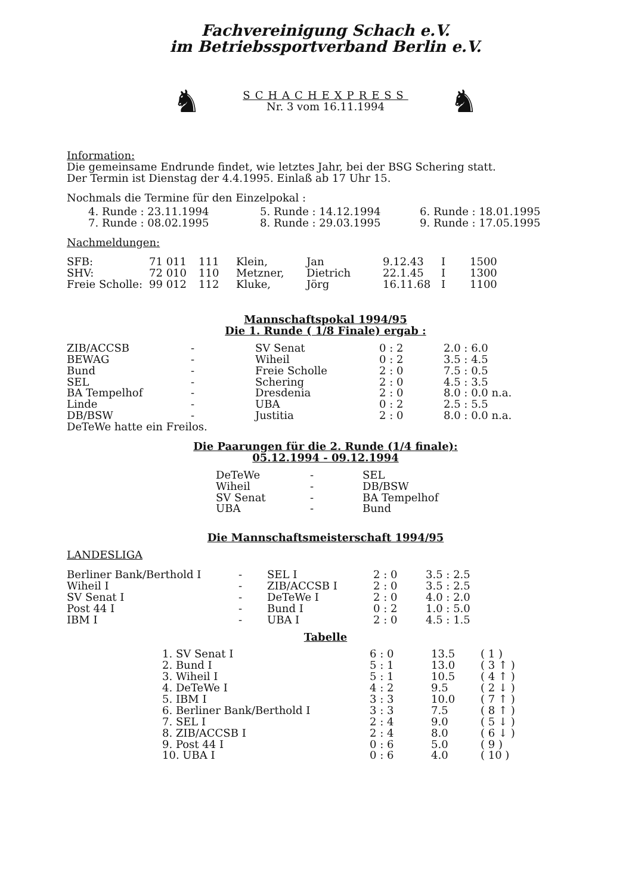Fachvereinigung Schach e.V.
im Betriebssportverband Berlin e.V.
♞
SCHACHEXPRESS
Nr. 3 vom 16.11.1994
♞
Information:
Die gemeinsame Endrunde findet, wie letztes Jahr, bei der BSG Schering statt.
Der Termin ist Dienstag der 4.4.1995. Einlaß ab 17 Uhr 15.
Nochmals die Termine für den Einzelpokal :
| 4. Runde : 23.11.1994 | 5. Runde : 14.12.1994 | 6. Runde : 18.01.1995 |
| 7. Runde : 08.02.1995 | 8. Runde : 29.03.1995 | 9. Runde : 17.05.1995 |
Nachmeldungen:
| SFB: | 71 011 | 111 | Klein, | Jan | 9.12.43 | I | 1500 |
| SHV: | 72 010 | 110 | Metzner, | Dietrich | 22.1.45 | I | 1300 |
| Freie Scholle: | 99 012 | 112 | Kluke, | Jörg | 16.11.68 | I | 1100 |
Mannschaftspokal 1994/95
Die 1. Runde ( 1/8 Finale) ergab :
| ZIB/ACCSB | - | SV Senat | 0 : 2 | 2.0 : 6.0 |
| BEWAG | - | Wiheil | 0 : 2 | 3.5 : 4.5 |
| Bund | - | Freie Scholle | 2 : 0 | 7.5 : 0.5 |
| SEL | - | Schering | 2 : 0 | 4.5 : 3.5 |
| BA Tempelhof | - | Dresdenia | 2 : 0 | 8.0 : 0.0 n.a. |
| Linde | - | UBA | 0 : 2 | 2.5 : 5.5 |
| DB/BSW | - | Justitia | 2 : 0 | 8.0 : 0.0 n.a. |
DeTeWe hatte ein Freilos.
Die Paarungen für die 2. Runde (1/4 finale):
05.12.1994 - 09.12.1994
| DeTeWe | - | SEL |
| Wiheil | - | DB/BSW |
| SV Senat | - | BA Tempelhof |
| UBA | - | Bund |
Die Mannschaftsmeisterschaft 1994/95
LANDESLIGA
| Berliner Bank/Berthold I | - | SEL I | 2 : 0 | 3.5 : 2.5 |
| Wiheil I | - | ZIB/ACCSB I | 2 : 0 | 3.5 : 2.5 |
| SV Senat I | - | DeTeWe I | 2 : 0 | 4.0 : 2.0 |
| Post 44 I | - | Bund I | 0 : 2 | 1.0 : 5.0 |
| IBM I | - | UBA I | 2 : 0 | 4.5 : 1.5 |
Tabelle
| 1. SV Senat I | 6 : 0 | 13.5 | ( 1 ) |
| 2. Bund I | 5 : 1 | 13.0 | ( 3 ↑ ) |
| 3. Wiheil I | 5 : 1 | 10.5 | ( 4 ↑ ) |
| 4. DeTeWe I | 4 : 2 | 9.5 | ( 2 ↓ ) |
| 5. IBM I | 3 : 3 | 10.0 | ( 7 ↑ ) |
| 6. Berliner Bank/Berthold I | 3 : 3 | 7.5 | ( 8 ↑ ) |
| 7. SEL I | 2 : 4 | 9.0 | ( 5 ↓ ) |
| 8. ZIB/ACCSB I | 2 : 4 | 8.0 | ( 6 ↓ ) |
| 9. Post 44 I | 0 : 6 | 5.0 | ( 9 ) |
| 10. UBA I | 0 : 6 | 4.0 | ( 10 ) |